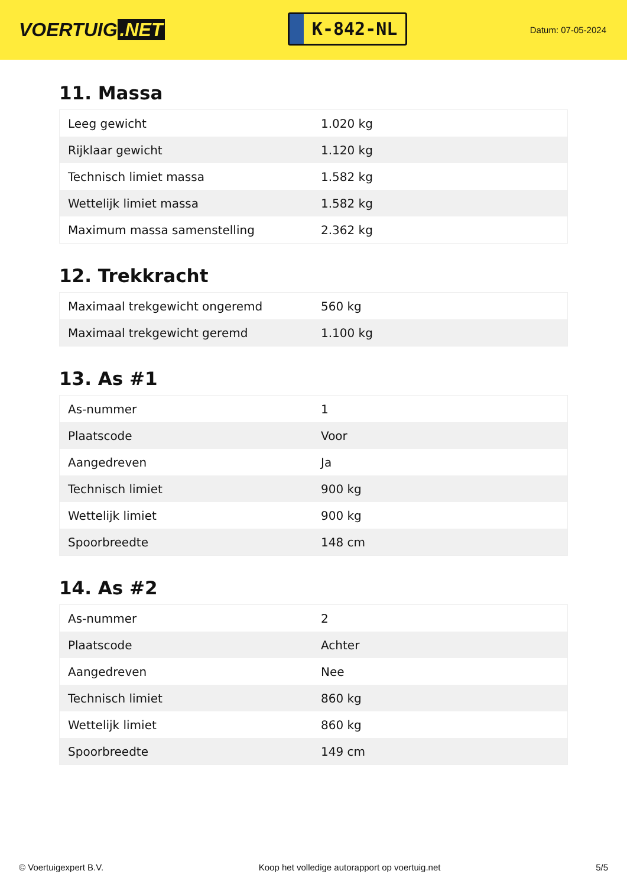VOERTUIG.NET
K-842-NL
Datum: 07-05-2024
11. Massa
| Leeg gewicht | 1.020 kg |
| Rijklaar gewicht | 1.120 kg |
| Technisch limiet massa | 1.582 kg |
| Wettelijk limiet massa | 1.582 kg |
| Maximum massa samenstelling | 2.362 kg |
12. Trekkracht
| Maximaal trekgewicht ongeremd | 560 kg |
| Maximaal trekgewicht geremd | 1.100 kg |
13. As #1
| As-nummer | 1 |
| Plaatscode | Voor |
| Aangedreven | Ja |
| Technisch limiet | 900 kg |
| Wettelijk limiet | 900 kg |
| Spoorbreedte | 148 cm |
14. As #2
| As-nummer | 2 |
| Plaatscode | Achter |
| Aangedreven | Nee |
| Technisch limiet | 860 kg |
| Wettelijk limiet | 860 kg |
| Spoorbreedte | 149 cm |
© Voertuigexpert B.V. Koop het volledige autorapport op voertuig.net 5/5